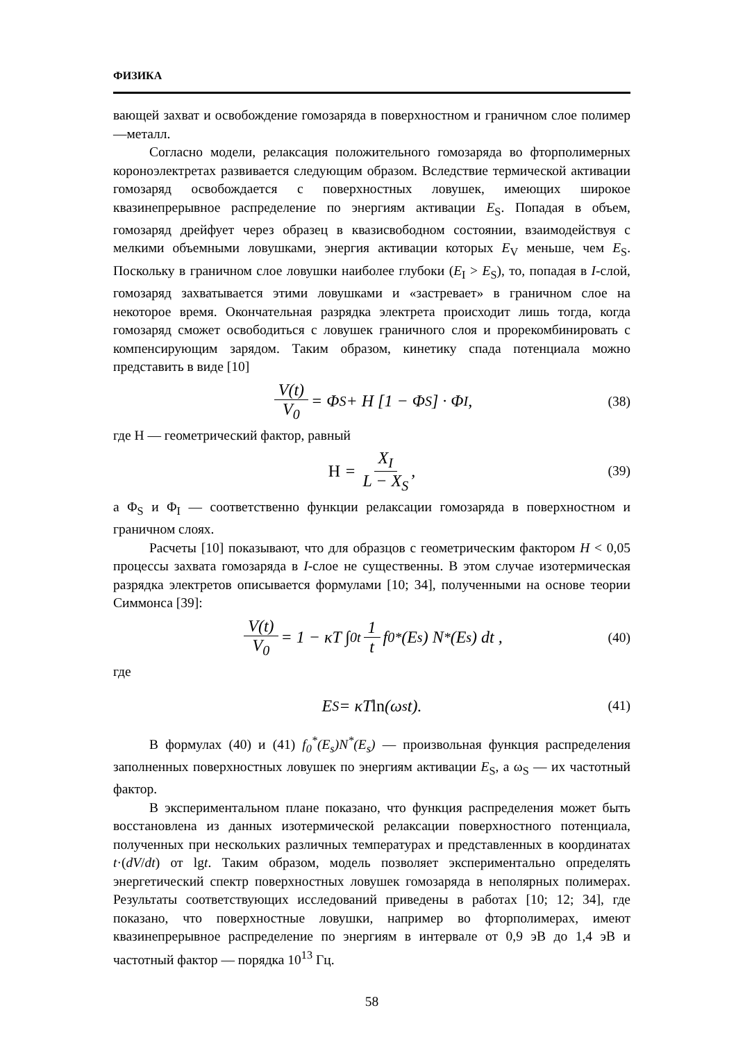ФИЗИКА
вающей захват и освобождение гомозаряда в поверхностном и граничном слое полимер—металл.
Согласно модели, релаксация положительного гомозаряда во фторполимерных короноэлектретах развивается следующим образом. Вследствие термической активации гомозаряд освобождается с поверхностных ловушек, имеющих широкое квазинепрерывное распределение по энергиям активации E<sub>S</sub>. Попадая в объем, гомозаряд дрейфует через образец в квазисвободном состоянии, взаимодействуя с мелкими объемными ловушками, энергия активации которых E<sub>V</sub> меньше, чем E<sub>S</sub>. Поскольку в граничном слое ловушки наиболее глубоки (E<sub>I</sub> > E<sub>S</sub>), то, попадая в I-слой, гомозаряд захватывается этими ловушками и «застревает» в граничном слое на некоторое время. Окончательная разрядка электрета происходит лишь тогда, когда гомозаряд сможет освободиться с ловушек граничного слоя и прорекомбинировать с компенсирующим зарядом. Таким образом, кинетику спада потенциала можно представить в виде [10]
V(t) V<sub>0</sub> = Φ<sub>S</sub> + H [1 − Φ<sub>S</sub>] · Φ<sub>I</sub> , (38)
где Н — геометрический фактор, равный
H = X<sub>I</sub> L − X<sub>S</sub> , (39)
а Φ<sub>S</sub> и Φ<sub>I</sub> — соответственно функции релаксации гомозаряда в поверхностном и граничном слоях.
Расчеты [10] показывают, что для образцов с геометрическим фактором H < 0,05 процессы захвата гомозаряда в I-слое не существенны. В этом случае изотермическая разрядка электретов описывается формулами [10; 34], полученными на основе теории Симмонса [39]:
V(t) V<sub>0</sub> = 1 − κT ∫<sub>0</sub><sup>t</sup> 1 t f<sub>0</sub><sup>*</sup>(E<sub>s</sub>) N<sup>*</sup>(E<sub>s</sub>) dt , (40)
где
E<sub>S</sub> = κT ln (ω<sub>s</sub> t). (41)
В формулах (40) и (41) f<sub>0</sub><sup>*</sup>(E<sub>s</sub>)N<sup>*</sup>(E<sub>s</sub>) — произвольная функция распределения заполненных поверхностных ловушек по энергиям активации E<sub>S</sub>, а ω<sub>S</sub> — их частотный фактор.
В экспериментальном плане показано, что функция распределения может быть восстановлена из данных изотермической релаксации поверхностного потенциала, полученных при нескольких различных температурах и представленных в координатах t·(dV/dt) от lgt. Таким образом, модель позволяет экспериментально определять энергетический спектр поверхностных ловушек гомозаряда в неполярных полимерах. Результаты соответствующих исследований приведены в работах [10; 12; 34], где показано, что поверхностные ловушки, например во фторполимерах, имеют квазинепрерывное распределение по энергиям в интервале от 0,9 эВ до 1,4 эВ и частотный фактор — порядка 10<sup>13</sup> Гц.
58